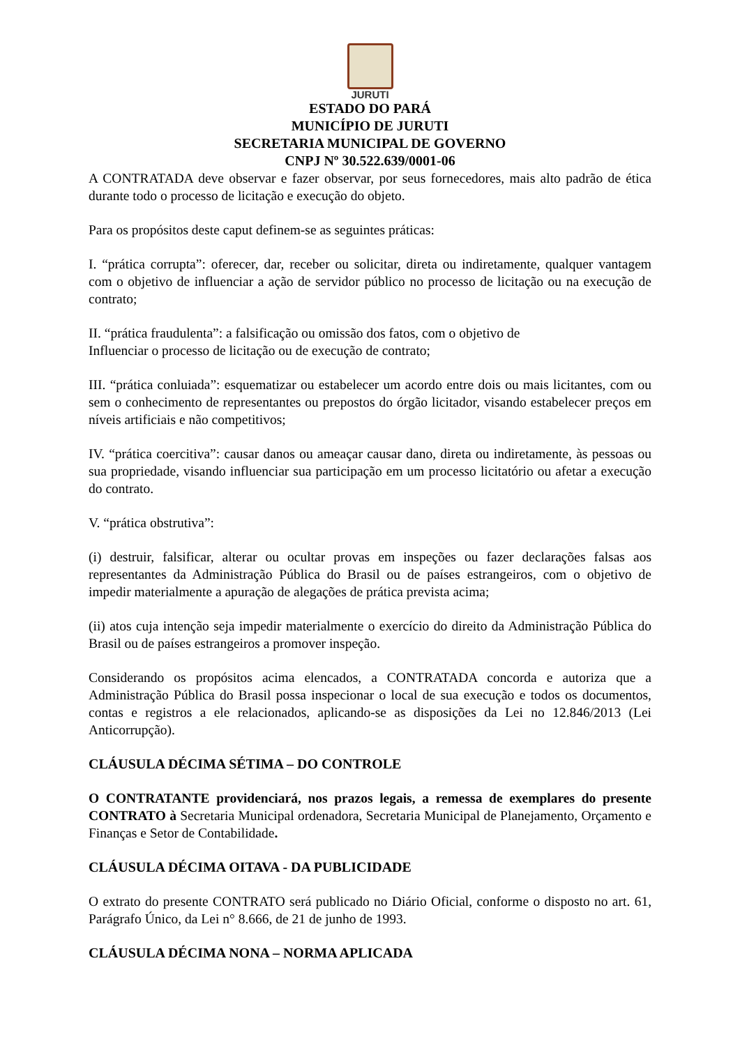JURUTI
ESTADO DO PARÁ
MUNICÍPIO DE JURUTI
SECRETARIA MUNICIPAL DE GOVERNO
CNPJ Nº 30.522.639/0001-06
A CONTRATADA deve observar e fazer observar, por seus fornecedores, mais alto padrão de ética durante todo o processo de licitação e execução do objeto.
Para os propósitos deste caput definem-se as seguintes práticas:
I. “prática corrupta”: oferecer, dar, receber ou solicitar, direta ou indiretamente, qualquer vantagem com o objetivo de influenciar a ação de servidor público no processo de licitação ou na execução de contrato;
II. “prática fraudulenta”: a falsificação ou omissão dos fatos, com o objetivo de
Influenciar o processo de licitação ou de execução de contrato;
III. “prática conluiada”: esquematizar ou estabelecer um acordo entre dois ou mais licitantes, com ou sem o conhecimento de representantes ou prepostos do órgão licitador, visando estabelecer preços em níveis artificiais e não competitivos;
IV. “prática coercitiva”: causar danos ou ameaçar causar dano, direta ou indiretamente, às pessoas ou sua propriedade, visando influenciar sua participação em um processo licitatório ou afetar a execução do contrato.
V. “prática obstrutiva”:
(i) destruir, falsificar, alterar ou ocultar provas em inspeções ou fazer declarações falsas aos representantes da Administração Pública do Brasil ou de países estrangeiros, com o objetivo de impedir materialmente a apuração de alegações de prática prevista acima;
(ii) atos cuja intenção seja impedir materialmente o exercício do direito da Administração Pública do Brasil ou de países estrangeiros a promover inspeção.
Considerando os propósitos acima elencados, a CONTRATADA concorda e autoriza que a Administração Pública do Brasil possa inspecionar o local de sua execução e todos os documentos, contas e registros a ele relacionados, aplicando-se as disposições da Lei no 12.846/2013 (Lei Anticorrupção).
CLÁUSULA DÉCIMA SÉTIMA – DO CONTROLE
O CONTRATANTE providenciará, nos prazos legais, a remessa de exemplares do presente CONTRATO à Secretaria Municipal ordenadora, Secretaria Municipal de Planejamento, Orçamento e Finanças e Setor de Contabilidade.
CLÁUSULA DÉCIMA OITAVA - DA PUBLICIDADE
O extrato do presente CONTRATO será publicado no Diário Oficial, conforme o disposto no art. 61, Parágrafo Único, da Lei n° 8.666, de 21 de junho de 1993.
CLÁUSULA DÉCIMA NONA – NORMA APLICADA